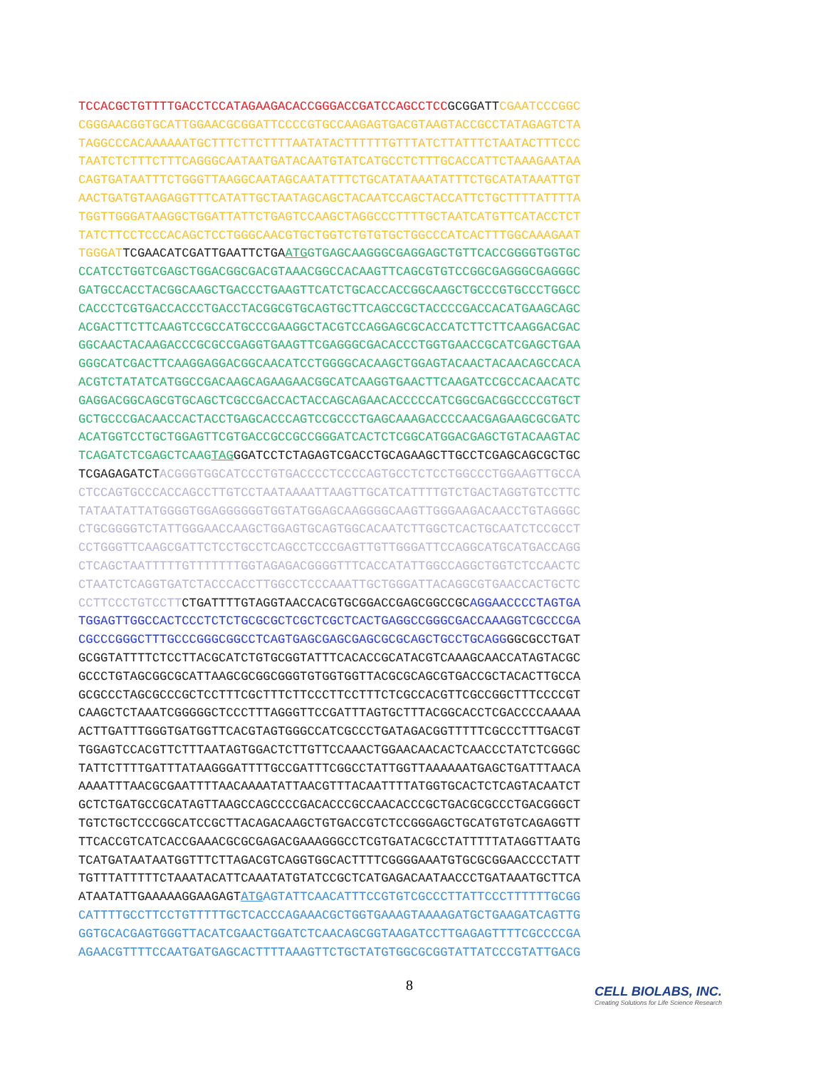TCCACGCTGTTTTGACCTCCATAGAAGACACCGGGACCGATCCAGCCTCCGCGGATTCGAATCCCGGC CGGGAACGGTGCATTGGAACGCGGATTCCCCGTGCCAAGAGTGACGTAAGTACCGCCTATAGAGTCTA TAGGCCCACAAAAAATGCTTTCTTCTTTTAATATACTTTTTTGTTTATCTTATTTCTAATACTTTCCC TAATCTCTTTCTTTCAGGGCAATAATGATACAATGTATCATGCCTCTTTGCACCATTCTAAAGAATAA CAGTGATAATTTCTGGGTTAAGGCAATAGCAATATTTCTGCATATAAATATTTCTGCATATAAATTGT AACTGATGTAAGAGGTTTCATATTGCTAATAGCAGCTACAATCCAGCTACCATTCTGCTTTTATTTTA TGGTTGGGATAAGGCTGGATTATTCTGAGTCCAAGCTAGGCCCTTTTGCTAATCATGTTCATACCTCT TATCTTCCTCCCACAGCTCCTGGGCAACGTGCTGGTCTGTGTGCTGGCCCATCACTTTGGCAAAGAAT TGGGATTCGAACATCGATTGAATTCTGAATGGTGAGCAAGGGCGAGGAGCTGTTCACCGGGGTGGTGC CCATCCTGGTCGAGCTGGACGGCGACGTAAACGGCCACAAGTTCAGCGTGTCCGGCGAGGGCGAGGGC GATGCCACCTACGGCAAGCTGACCCTGAAGTTCATCTGCACCACCGGCAAGCTGCCCGTGCCCTGGCC CACCCTCGTGACCACCCTGACCTACGGCGTGCAGTGCTTCAGCCGCTACCCCGACCACATGAAGCAGC ACGACTTCTTCAAGTCCGCCATGCCCGAAGGCTACGTCCAGGAGCGCACCATCTTCTTCAAGGACGAC GGCAACTACAAGACCCGCGCCGAGGTGAAGTTCGAGGGCGACACCCTGGTGAACCGCATCGAGCTGAA GGGCATCGACTTCAAGGAGGACGGCAACATCCTGGGGCACAAGCTGGAGTACAACTACAACAGCCACA ACGTCTATATCATGGCCGACAAGCAGAAGAACGGCATCAAGGTGAACTTCAAGATCCGCCACAACATC GAGGACGGCAGCGTGCAGCTCGCCGACCACTACCAGCAGAACACCCCCATCGGCGACGGCCCCGTGCT GCTGCCCGACAACCACTACCTGAGCACCCAGTCCGCCCTGAGCAAAGACCCCAACGAGAAGCGCGATC ACATGGTCCTGCTGGAGTTCGTGACCGCCGCCGGGATCACTCTCGGCATGGACGAGCTGTACAAGTAC TCAGATCTCGAGCTCAAGTAGGGATCCTCTAGAGTCGACCTGCAGAAGCTTGCCTCGAGCAGCGCTGC TCGAGAGATCTACGGGTGGCATCCCTGTGACCCCTCCCCAGTGCCTCTCCTGGCCCTGGAAGTTGCCA CTCCAGTGCCCACCAGCCTTGTCCTAATAAAATTAAGTTGCATCATTTTGTCTGACTAGGTGTCCTTC TATAATATTATGGGGTGGAGGGGGGTGGTATGGAGCAAGGGGCAAGTTGGGAAGACAACCTGTAGGGC CTGCGGGGTCTATTGGGAACCAAGCTGGAGTGCAGTGGCACAATCTTGGCTCACTGCAATCTCCGCCT CCTGGGTTCAAGCGATTCTCCTGCCTCAGCCTCCCGAGTTGTTGGGATTCCAGGCATGCATGACCAGG CTCAGCTAATTTTTGTTTTTTTGGTAGAGACGGGGTTTCACCATATTGGCCAGGCTGGTCTCCAACTC CTAATCTCAGGTGATCTACCCACCTTGGCCTCCCAAATTGCTGGGATTACAGGCGTGAACCACTGCTC CCTTCCCTGTCCTTCTGATTTTGTAGGTAACCACGTGCGGACCGAGCGGCCGCAGGAACCCCTAGTGA TGGAGTTGGCCACTCCCTCTCTGCGCGCTCGCTCGCTCACTGAGGCCGGGCGACCAAAGGTCGCCCGA CGCCCGGGCTTTGCCCGGGCGGCCTCAGTGAGCGAGCGAGCGCGCAGCTGCCTGCAGGGGCGCCTGAT GCGGTATTTTCTCCTTACGCATCTGTGCGGTATTTCACACCGCATACGTCAAAGCAACCATAGTACGC GCCCTGTAGCGGCGCATTAAGCGCGGCGGGTGTGGTGGTTACGCGCAGCGTGACCGCTACACTTGCCA GCGCCCTAGCGCCCGCTCCTTTCGCTTTCTTCCCTTCCTTTCTCGCCACGTTCGCCGGCTTTCCCCGT CAAGCTCTAAATCGGGGGCTCCCTTTAGGGTTCCGATTTAGTGCTTTACGGCACCTCGACCCCAAAAA ACTTGATTTGGGTGATGGTTCACGTAGTGGGCCATCGCCCTGATAGACGGTTTTTCGCCCTTTGACGT TGGAGTCCACGTTCTTTAATAGTGGACTCTTGTTCCAAACTGGAACAACACTCAACCCTATCTCGGGC TATTCTTTTGATTTATAAGGGATTTTGCCGATTTCGGCCTATTGGTTAAAAAATGAGCTGATTTAACA AAAATTTAACGCGAATTTTAACAAAATATTAACGTTTACAATTTTATGGTGCACTCTCAGTACAATCT GCTCTGATGCCGCATAGTTAAGCCAGCCCCGACACCCGCCAACACCCGCTGACGCGCCCTGACGGGCT TGTCTGCTCCCGGCATCCGCTTACAGACAAGCTGTGACCGTCTCCGGGAGCTGCATGTGTCAGAGGTT TTCACCGTCATCACCGAAACGCGCGAGACGAAAGGGCCTCGTGATACGCCTATTTTTATAGGTTAATG TCATGATAATAATGGTTTCTTAGACGTCAGGTGGCACTTTTCGGGGAAATGTGCGCGGAACCCCTATT TGTTTATTTTTCTAAATACATTCAAATATGTATCCGCTCATGAGACAATAACCCTGATAAATGCTTCA ATAATATTGAAAAAGGAAGAGTATGAGTATTCAACATTTCCGTGTCGCCCTTATTCCCTTTTTTGCGG CATTTTGCCTTCCTGTTTTTGCTCACCCAGAAACGCTGGTGAAAGTAAAAGATGCTGAAGATCAGTTG GGTGCACGAGTGGGTTACATCGAACTGGATCTCAACAGCGGTAAGATCCTTGAGAGTTTTCGCCCCGA AGAACGTTTTCCAATGATGAGCACTTTTAAAGTTCTGCTATGTGGCGCGGTATTATCCCGTATTGACG
8
CELL BIOLABS, INC.
Creating Solutions for Life Science Research